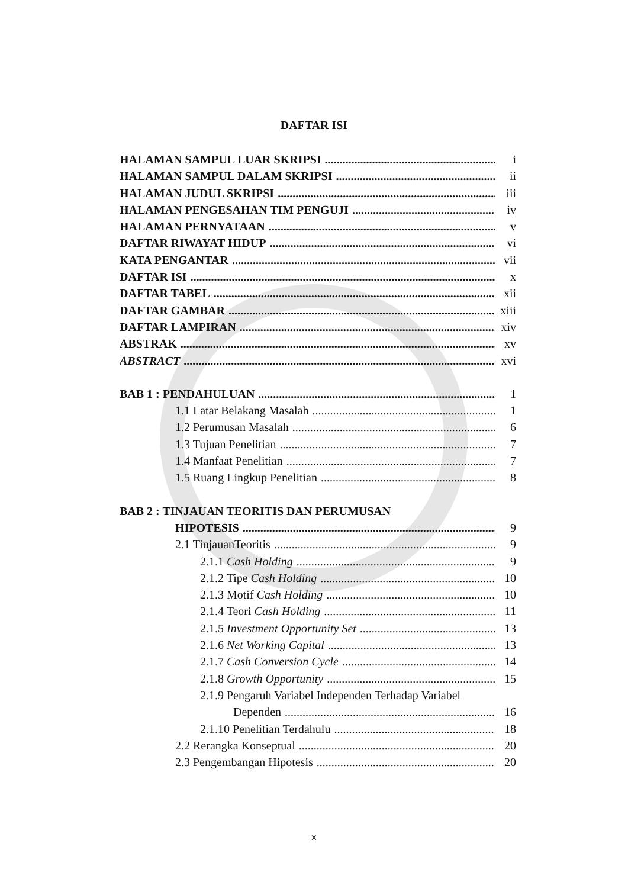DAFTAR ISI
HALAMAN SAMPUL LUAR SKRIPSI i
HALAMAN SAMPUL DALAM SKRIPSI ii
HALAMAN JUDUL SKRIPSI iii
HALAMAN PENGESAHAN TIM PENGUJI iv
HALAMAN PERNYATAAN v
DAFTAR RIWAYAT HIDUP vi
KATA PENGANTAR vii
DAFTAR ISI x
DAFTAR TABEL xii
DAFTAR GAMBAR xiii
DAFTAR LAMPIRAN xiv
ABSTRAK xv
ABSTRACT xvi
BAB 1 : PENDAHULUAN 1
1.1 Latar Belakang Masalah 1
1.2 Perumusan Masalah 6
1.3 Tujuan Penelitian 7
1.4 Manfaat Penelitian 7
1.5 Ruang Lingkup Penelitian 8
BAB 2 : TINJAUAN TEORITIS DAN PERUMUSAN
HIPOTESIS 9
2.1 TinjauanTeoritis 9
2.1.1 Cash Holding 9
2.1.2 Tipe Cash Holding 10
2.1.3 Motif Cash Holding 10
2.1.4 Teori Cash Holding 11
2.1.5 Investment Opportunity Set 13
2.1.6 Net Working Capital 13
2.1.7 Cash Conversion Cycle 14
2.1.8 Growth Opportunity 15
2.1.9 Pengaruh Variabel Independen Terhadap Variabel
Dependen 16
2.1.10 Penelitian Terdahulu 18
2.2 Rerangka Konseptual 20
2.3 Pengembangan Hipotesis 20
x